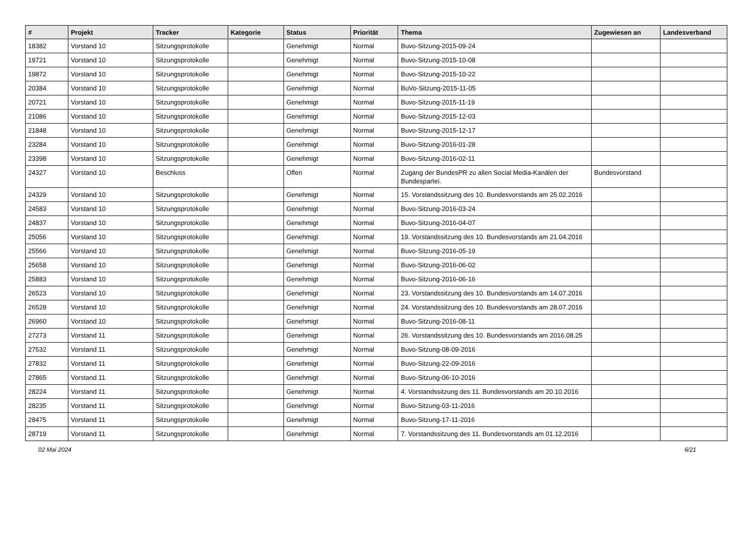| # | Projekt | Tracker | Kategorie | Status | Priorität | Thema | Zugewiesen an | Landesverband |
| --- | --- | --- | --- | --- | --- | --- | --- | --- |
| 18382 | Vorstand 10 | Sitzungsprotokolle | | Genehmigt | Normal | Buvo-Sitzung-2015-09-24 | | |
| 19721 | Vorstand 10 | Sitzungsprotokolle | | Genehmigt | Normal | Buvo-Sitzung-2015-10-08 | | |
| 19872 | Vorstand 10 | Sitzungsprotokolle | | Genehmigt | Normal | Buvo-Sitzung-2015-10-22 | | |
| 20384 | Vorstand 10 | Sitzungsprotokolle | | Genehmigt | Normal | BuVo-Sitzung-2015-11-05 | | |
| 20721 | Vorstand 10 | Sitzungsprotokolle | | Genehmigt | Normal | Buvo-Sitzung-2015-11-19 | | |
| 21086 | Vorstand 10 | Sitzungsprotokolle | | Genehmigt | Normal | Buvo-Sitzung-2015-12-03 | | |
| 21848 | Vorstand 10 | Sitzungsprotokolle | | Genehmigt | Normal | Buvo-Sitzung-2015-12-17 | | |
| 23284 | Vorstand 10 | Sitzungsprotokolle | | Genehmigt | Normal | Buvo-Sitzung-2016-01-28 | | |
| 23398 | Vorstand 10 | Sitzungsprotokolle | | Genehmigt | Normal | Buvo-Sitzung-2016-02-11 | | |
| 24327 | Vorstand 10 | Beschluss | | Offen | Normal | Zugang der BundesPR zu allen Social Media-Kanälen der Bundespartei. | Bundesvorstand | |
| 24329 | Vorstand 10 | Sitzungsprotokolle | | Genehmigt | Normal | 15. Vorstandssitzung des 10. Bundesvorstands am 25.02.2016 | | |
| 24583 | Vorstand 10 | Sitzungsprotokolle | | Genehmigt | Normal | Buvo-Sitzung-2016-03-24 | | |
| 24837 | Vorstand 10 | Sitzungsprotokolle | | Genehmigt | Normal | Buvo-Sitzung-2016-04-07 | | |
| 25056 | Vorstand 10 | Sitzungsprotokolle | | Genehmigt | Normal | 19. Vorstandssitzung des 10. Bundesvorstands am 21.04.2016 | | |
| 25566 | Vorstand 10 | Sitzungsprotokolle | | Genehmigt | Normal | Buvo-Sitzung-2016-05-19 | | |
| 25658 | Vorstand 10 | Sitzungsprotokolle | | Genehmigt | Normal | Buvo-Sitzung-2016-06-02 | | |
| 25883 | Vorstand 10 | Sitzungsprotokolle | | Genehmigt | Normal | Buvo-Sitzung-2016-06-16 | | |
| 26523 | Vorstand 10 | Sitzungsprotokolle | | Genehmigt | Normal | 23. Vorstandssitzung des 10. Bundesvorstands am 14.07.2016 | | |
| 26528 | Vorstand 10 | Sitzungsprotokolle | | Genehmigt | Normal | 24. Vorstandssitzung des 10. Bundesvorstands am 28.07.2016 | | |
| 26960 | Vorstand 10 | Sitzungsprotokolle | | Genehmigt | Normal | Buvo-Sitzung-2016-08-11 | | |
| 27273 | Vorstand 11 | Sitzungsprotokolle | | Genehmigt | Normal | 26. Vorstandssitzung des 10. Bundesvorstands am 2016.08.25 | | |
| 27532 | Vorstand 11 | Sitzungsprotokolle | | Genehmigt | Normal | Buvo-Sitzung-08-09-2016 | | |
| 27832 | Vorstand 11 | Sitzungsprotokolle | | Genehmigt | Normal | Buvo-Sitzung-22-09-2016 | | |
| 27865 | Vorstand 11 | Sitzungsprotokolle | | Genehmigt | Normal | Buvo-Sitzung-06-10-2016 | | |
| 28224 | Vorstand 11 | Sitzungsprotokolle | | Genehmigt | Normal | 4. Vorstandssitzung des 11. Bundesvorstands am 20.10.2016 | | |
| 28235 | Vorstand 11 | Sitzungsprotokolle | | Genehmigt | Normal | Buvo-Sitzung-03-11-2016 | | |
| 28475 | Vorstand 11 | Sitzungsprotokolle | | Genehmigt | Normal | Buvo-Sitzung-17-11-2016 | | |
| 28719 | Vorstand 11 | Sitzungsprotokolle | | Genehmigt | Normal | 7. Vorstandssitzung des 11. Bundesvorstands am 01.12.2016 | | |
02 Mai 2024 6/21